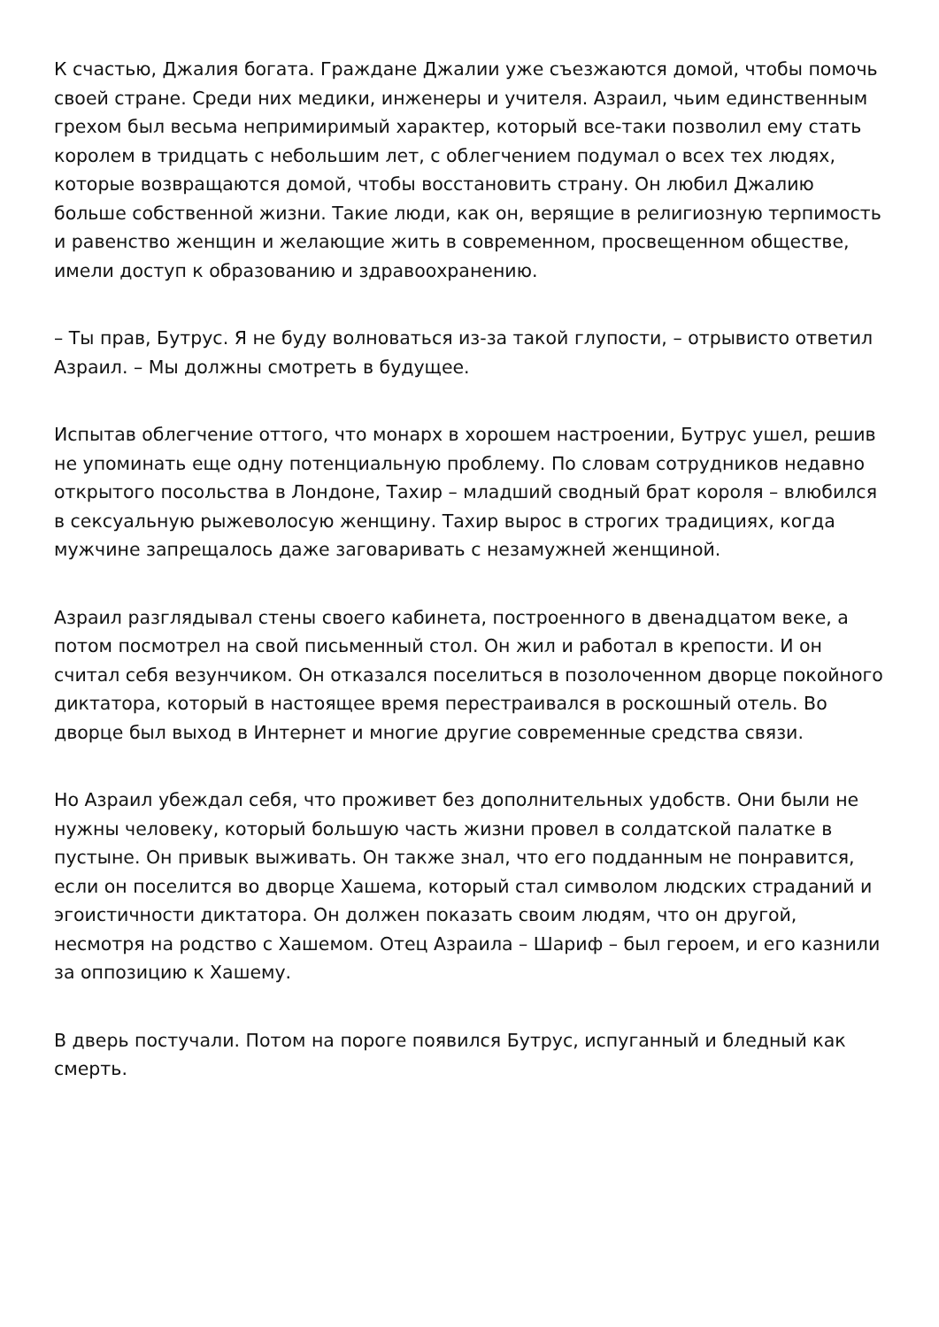К счастью, Джалия богата. Граждане Джалии уже съезжаются домой, чтобы помочь своей стране. Среди них медики, инженеры и учителя. Азраил, чьим единственным грехом был весьма непримиримый характер, который все-таки позволил ему стать королем в тридцать с небольшим лет, с облегчением подумал о всех тех людях, которые возвращаются домой, чтобы восстановить страну. Он любил Джалию больше собственной жизни. Такие люди, как он, верящие в религиозную терпимость и равенство женщин и желающие жить в современном, просвещенном обществе, имели доступ к образованию и здравоохранению.
– Ты прав, Бутрус. Я не буду волноваться из-за такой глупости, – отрывисто ответил Азраил. – Мы должны смотреть в будущее.
Испытав облегчение оттого, что монарх в хорошем настроении, Бутрус ушел, решив не упоминать еще одну потенциальную проблему. По словам сотрудников недавно открытого посольства в Лондоне, Тахир – младший сводный брат короля – влюбился в сексуальную рыжеволосую женщину. Тахир вырос в строгих традициях, когда мужчине запрещалось даже заговаривать с незамужней женщиной.
Азраил разглядывал стены своего кабинета, построенного в двенадцатом веке, а потом посмотрел на свой письменный стол. Он жил и работал в крепости. И он считал себя везунчиком. Он отказался поселиться в позолоченном дворце покойного диктатора, который в настоящее время перестраивался в роскошный отель. Во дворце был выход в Интернет и многие другие современные средства связи.
Но Азраил убеждал себя, что проживет без дополнительных удобств. Они были не нужны человеку, который большую часть жизни провел в солдатской палатке в пустыне. Он привык выживать. Он также знал, что его подданным не понравится, если он поселится во дворце Хашема, который стал символом людских страданий и эгоистичности диктатора. Он должен показать своим людям, что он другой, несмотря на родство с Хашемом. Отец Азраила – Шариф – был героем, и его казнили за оппозицию к Хашему.
В дверь постучали. Потом на пороге появился Бутрус, испуганный и бледный как смерть.